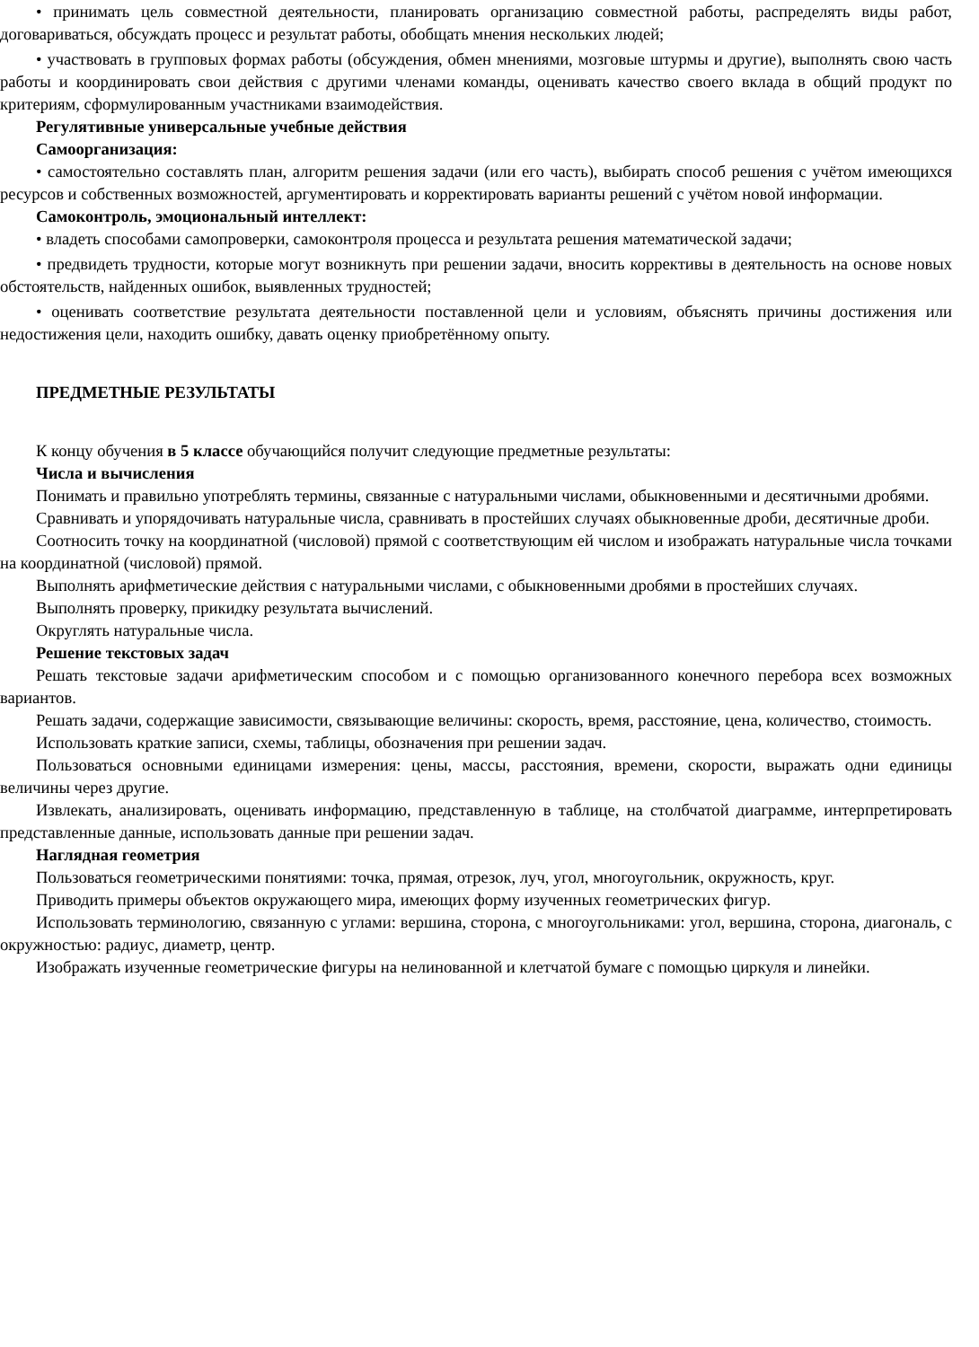• принимать цель совместной деятельности, планировать организацию совместной работы, распределять виды работ, договариваться, обсуждать процесс и результат работы, обобщать мнения нескольких людей;
• участвовать в групповых формах работы (обсуждения, обмен мнениями, мозговые штурмы и другие), выполнять свою часть работы и координировать свои действия с другими членами команды, оценивать качество своего вклада в общий продукт по критериям, сформулированным участниками взаимодействия.
Регулятивные универсальные учебные действия
Самоорганизация:
• самостоятельно составлять план, алгоритм решения задачи (или его часть), выбирать способ решения с учётом имеющихся ресурсов и собственных возможностей, аргументировать и корректировать варианты решений с учётом новой информации.
Самоконтроль, эмоциональный интеллект:
• владеть способами самопроверки, самоконтроля процесса и результата решения математической задачи;
• предвидеть трудности, которые могут возникнуть при решении задачи, вносить коррективы в деятельность на основе новых обстоятельств, найденных ошибок, выявленных трудностей;
• оценивать соответствие результата деятельности поставленной цели и условиям, объяснять причины достижения или недостижения цели, находить ошибку, давать оценку приобретённому опыту.
ПРЕДМЕТНЫЕ РЕЗУЛЬТАТЫ
К концу обучения в 5 классе обучающийся получит следующие предметные результаты:
Числа и вычисления
Понимать и правильно употреблять термины, связанные с натуральными числами, обыкновенными и десятичными дробями.
Сравнивать и упорядочивать натуральные числа, сравнивать в простейших случаях обыкновенные дроби, десятичные дроби.
Соотносить точку на координатной (числовой) прямой с соответствующим ей числом и изображать натуральные числа точками на координатной (числовой) прямой.
Выполнять арифметические действия с натуральными числами, с обыкновенными дробями в простейших случаях.
Выполнять проверку, прикидку результата вычислений.
Округлять натуральные числа.
Решение текстовых задач
Решать текстовые задачи арифметическим способом и с помощью организованного конечного перебора всех возможных вариантов.
Решать задачи, содержащие зависимости, связывающие величины: скорость, время, расстояние, цена, количество, стоимость.
Использовать краткие записи, схемы, таблицы, обозначения при решении задач.
Пользоваться основными единицами измерения: цены, массы, расстояния, времени, скорости, выражать одни единицы величины через другие.
Извлекать, анализировать, оценивать информацию, представленную в таблице, на столбчатой диаграмме, интерпретировать представленные данные, использовать данные при решении задач.
Наглядная геометрия
Пользоваться геометрическими понятиями: точка, прямая, отрезок, луч, угол, многоугольник, окружность, круг.
Приводить примеры объектов окружающего мира, имеющих форму изученных геометрических фигур.
Использовать терминологию, связанную с углами: вершина, сторона, с многоугольниками: угол, вершина, сторона, диагональ, с окружностью: радиус, диаметр, центр.
Изображать изученные геометрические фигуры на нелинованной и клетчатой бумаге с помощью циркуля и линейки.